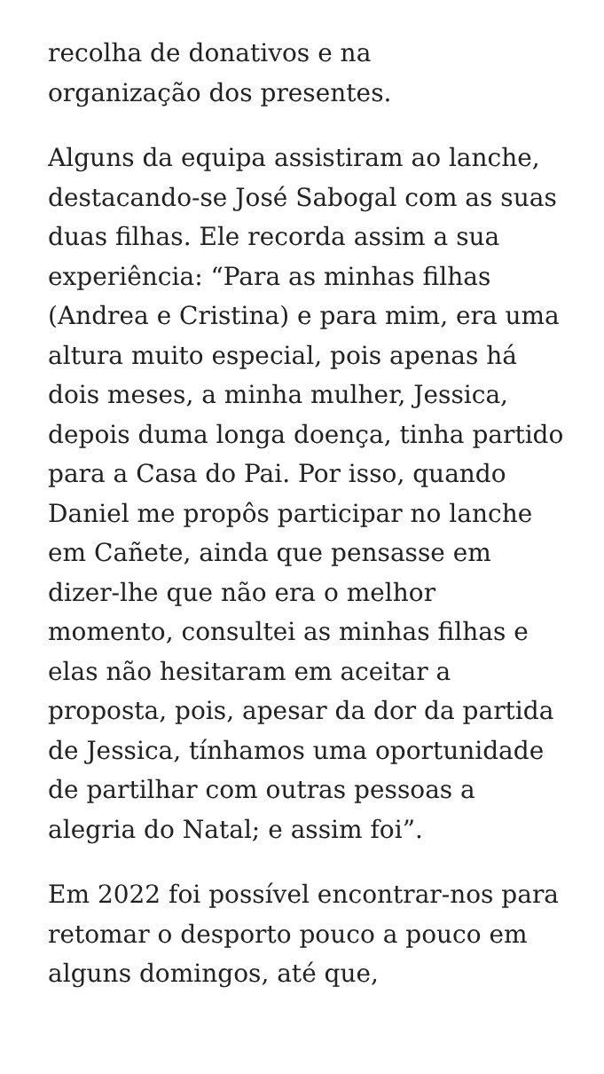recolha de donativos e na
organização dos presentes.
Alguns da equipa assistiram ao lanche, destacando-se José Sabogal com as suas duas filhas. Ele recorda assim a sua experiência: “Para as minhas filhas (Andrea e Cristina) e para mim, era uma altura muito especial, pois apenas há dois meses, a minha mulher, Jessica, depois duma longa doença, tinha partido para a Casa do Pai. Por isso, quando Daniel me propôs participar no lanche em Cañete, ainda que pensasse em dizer-lhe que não era o melhor momento, consultei as minhas filhas e elas não hesitaram em aceitar a proposta, pois, apesar da dor da partida de Jessica, tínhamos uma oportunidade de partilhar com outras pessoas a alegria do Natal; e assim foi”.
Em 2022 foi possível encontrar-nos para retomar o desporto pouco a pouco em alguns domingos, até que,